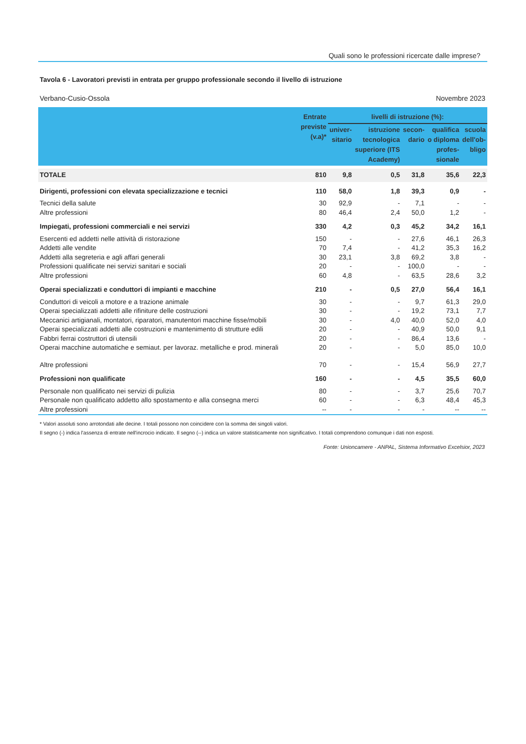Quali sono le professioni ricercate dalle imprese?
Tavola 6 - Lavoratori previsti in entrata per gruppo professionale secondo il livello di istruzione
Verbano-Cusio-Ossola Novembre 2023
| | Entrate previste (v.a)* | livelli di istruzione (%): | | | | |
| --- | --- | --- | --- | --- | --- | --- |
| | | univer- sitario | istruzione tecnologica superiore (ITS Academy) | secon- dario | qualifica o diploma profes- sionale | scuola dell'ob- bligo |
| TOTALE | 810 | 9,8 | 0,5 | 31,8 | 35,6 | 22,3 |
| Dirigenti, professioni con elevata specializzazione e tecnici | 110 | 58,0 | 1,8 | 39,3 | 0,9 | - |
| Tecnici della salute | 30 | 92,9 | - | 7,1 | - | - |
| Altre professioni | 80 | 46,4 | 2,4 | 50,0 | 1,2 | - |
| Impiegati, professioni commerciali e nei servizi | 330 | 4,2 | 0,3 | 45,2 | 34,2 | 16,1 |
| Esercenti ed addetti nelle attività di ristorazione | 150 | - | - | 27,6 | 46,1 | 26,3 |
| Addetti alle vendite | 70 | 7,4 | - | 41,2 | 35,3 | 16,2 |
| Addetti alla segreteria e agli affari generali | 30 | 23,1 | 3,8 | 69,2 | 3,8 | - |
| Professioni qualificate nei servizi sanitari e sociali | 20 | - | - | 100,0 | - | - |
| Altre professioni | 60 | 4,8 | - | 63,5 | 28,6 | 3,2 |
| Operai specializzati e conduttori di impianti e macchine | 210 | - | 0,5 | 27,0 | 56,4 | 16,1 |
| Conduttori di veicoli a motore e a trazione animale | 30 | - | - | 9,7 | 61,3 | 29,0 |
| Operai specializzati addetti alle rifiniture delle costruzioni | 30 | - | - | 19,2 | 73,1 | 7,7 |
| Meccanici artigianali, montatori, riparatori, manutentori macchine fisse/mobili | 30 | - | 4,0 | 40,0 | 52,0 | 4,0 |
| Operai specializzati addetti alle costruzioni e mantenimento di strutture edili | 20 | - | - | 40,9 | 50,0 | 9,1 |
| Fabbri ferrai costruttori di utensili | 20 | - | - | 86,4 | 13,6 | - |
| Operai macchine automatiche e semiaut. per lavoraz. metalliche e prod. minerali | 20 | - | - | 5,0 | 85,0 | 10,0 |
| Altre professioni | 70 | - | - | 15,4 | 56,9 | 27,7 |
| Professioni non qualificate | 160 | - | - | 4,5 | 35,5 | 60,0 |
| Personale non qualificato nei servizi di pulizia | 80 | - | - | 3,7 | 25,6 | 70,7 |
| Personale non qualificato addetto allo spostamento e alla consegna merci | 60 | - | - | 6,3 | 48,4 | 45,3 |
| Altre professioni | -- | - | - | - | -- | -- |
* Valori assoluti sono arrotondati alle decine. I totali possono non coincidere con la somma dei singoli valori.
Il segno (-) indica l'assenza di entrate nell'incrocio indicato. Il segno (--) indica un valore statisticamente non significativo. I totali comprendono comunque i dati non esposti.
Fonte: Unioncamere - ANPAL, Sistema Informativo Excelsior, 2023